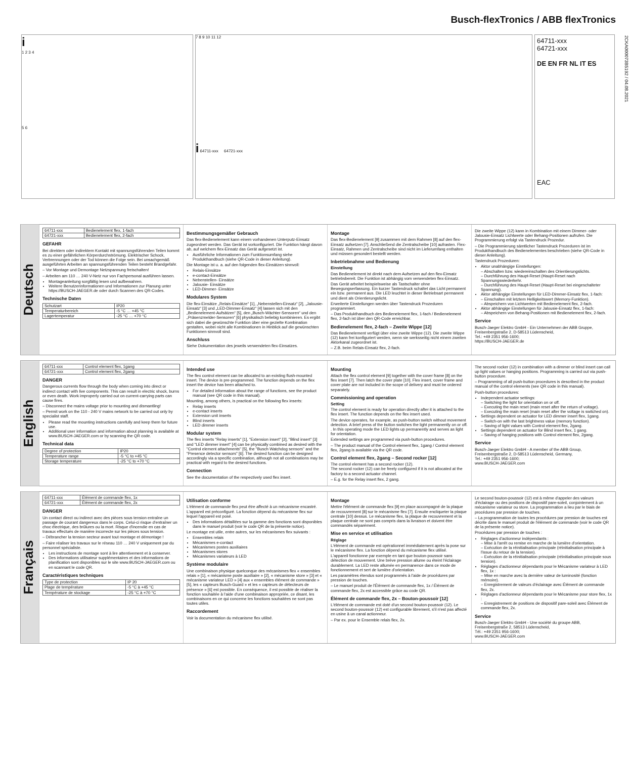Busch-flexTronics / ABB flexTronics
2CKA000073B5192 / 04.08.2021
i
1 2 3 4
5 6
7 8 9 10 11 12
i 64711-xxx 64721-xxx
64711-xxx
64721-xxx
DE EN FR NL IT ES
EAC
Deutsch
| 64711-xxx | Bedienelement flex, 1-fach |
| 64721-xxx | Bedienelement flex, 2-fach |
GEFAHR
Bei direktem oder indirektem Kontakt mit spannungsführenden Teilen kommt es zu einer gefährlichen Körperdurchströmung. Elektrischer Schock, Verbrennungen oder der Tod können die Folge sein. Bei unsachgemäß ausgeführten Arbeiten an spannungsführenden Teilen besteht Brandgefahr.
– Vor Montage und Demontage Netzspannung freischalten!
– Arbeiten am 110 … 240 V-Netz nur von Fachpersonal ausführen lassen.
Montageanleitung sorgfältig lesen und aufbewahren.
Weitere Benutzerinformationen und Informationen zur Planung unter https://BUSCH-JAEGER.de oder durch Scannen des QR-Codes.
Technische Daten
| Schutzart | IP20 |
| Temperaturbereich | -5 °C … +45 °C |
| Lagertemperatur | -25 °C … +70 °C |
Bestimmungsgemäßer Gebrauch
Das flex-Bedienelement kann einem vorhandenen Unterputz-Einsatz zugeordnet werden. Das Gerät ist vorkonfiguriert. Die Funktion hängt davon ab, auf welchem flex-Einsatz das Gerät aufgesetzt ist.
Ausführliche Informationen zum Funktionsumfang siehe Produkthandbuch (siehe QR-Code in dieser Anleitung).
Die Montage ist u. a. auf den folgenden flex-Einsätzen sinnvoll:
Relais-Einsätze
e-contact-Einsätze
Nebenstellen- Einsätze
Jalousie- Einsätze
LED-Dimmer- Einsätze
Modulares System
Die flex-Einsätze „Relais-Einsätze“ [1], „Nebenstellen-Einsatz“ [2], „Jalousie-Einsatz“ [3] und „LED-Dimmer-Einsatz“ [4] lassen sich mit den „Bedienelement-Aufsätzen“ [5], den „Busch-Wächter-Sensoren“ und den „Präsenzmelder-Sensoren“ [6] physikalisch beliebig kombinieren. Es ergibt sich dabei die gewünschte Funktion über eine gezielte Kombination gestalten, wobei nicht alle Kombinationen in Hinblick auf die gewünschten Funktionen sinnvoll sind.
Anschluss
Siehe Dokumentation des jeweils verwendeten flex-Einsatzes.
Montage
Das flex-Bedienelement [9] zusammen mit dem Rahmen [8] auf den flex-Einsatz aufsetzen [7]. Anschließend die Zentralscheibe [10] aufrasten. Flex-Einsatz, Rahmen und Zentralscheibe sind nicht im Lieferumfang enthalten und müssen gesondert bestellt werden.
Inbetriebnahme und Bedienung
Einstellung
Das Bedienelement ist direkt nach dem Aufsetzen auf den flex-Einsatz betriebsbereit. Die Funktion ist abhängig vom verwendeten flex-Einsatz.
Das Gerät arbeitet beispielsweise als Tastschalter ohne Bewegungserfassung. Ein kurzer Tastendruck schaltet das Licht permanent ein bzw. permanent aus. Die LED leuchtet in dieser Betriebsart permanent und dient als Orientierungslicht.
Erweiterte Einstellungen werden über Tastendruck Prozeduren programmiert.
– Das Produkthandbuch des Bedienelement flex, 1-fach / Bedienelement flex, 2-fach ist über den QR-Code erreichbar.
Bedienelement flex, 2-fach – Zweite Wippe [12]
Das Bedienelement verfügt über eine zweite Wippe (12). Die zweite Wippe (12) kann frei konfiguriert werden, wenn sie werksseitig nicht einem zweiten Aktorkanal zugeordnet ist.
– Z.B. beim Relais-Einsatz flex, 2-fach.
Die zweite Wippe (12) kann in Kombination mit einem Dimmer- oder Jalousie-Einsatz Lichtwerte oder Behang-Positionen aufrufen. Die Programmierung erfolgt via Tastendruck Prozedur.
– Die Programmierung sämtlicher Tastendruck Prozeduren ist im Produkthandbuch des Bedienelementes beschrieben (siehe QR-Code in dieser Anleitung).
Tastendruck Prozeduren:
Aktor unabhängige Einstellungen:
– Abschalten bzw. wiedereinschalten des Orientierungslichts.
– Durchführung des Haupt-Reset (Haupt-Reset nach Spannungswiederkehr.
– Durchführung des Haupt-Reset (Haupt-Reset bei eingeschalteter Spannung).
Aktor abhängige Einstellungen für LED-Dimmer-Einsatz flex, 1-fach:
– Einschalten mit letztem Helligkeitswert (Memory-Funktion).
– Abspeichern von Lichtwerten mit Bedienelement flex, 2-fach.
Aktor abhängige Einstellungen für Jalousie-Einsatz flex, 1-fach:
– Abspeichern von Behang-Positionen mit Bedienelement flex, 2-fach.
Service
Busch-Jaeger Elektro GmbH - Ein Unternehmen der ABB Gruppe, Freisenbergstraße 2, D-58513 Lüdenscheid,
Tel.: +49 2351 956-1600;
https://BUSCH-JAEGER.de
English
| 64711-xxx | Control element flex, 1gang |
| 64721-xxx | Control element flex, 2gang |
DANGER
Dangerous currents flow through the body when coming into direct or indirect contact with live components. This can result in electric shock, burns or even death. Work improperly carried out on current-carrying parts can cause fires.
– Disconnect the mains voltage prior to mounting and dismantling!
– Permit work on the 110 - 240 V mains network to be carried out only by specialist staff.
Please read the mounting instructions carefully and keep them for future use.
Additional user information and information about planning is available at www.BUSCH-JAEGER.com or by scanning the QR code.
Technical data
| Degree of protection | IP20 |
| Temperature range | -5 °C to +45 °C |
| Storage temperature | -25 °C to +70 °C |
Intended use
The flex control element can be allocated to an existing flush-mounted insert. The device is pre-programmed. The function depends on the flex insert the device has been attached to.
For detailed information about the range of functions, see the product manual (see QR code in this manual).
Mounting, among others, is practical on the following flex inserts:
Relay inserts
e-contact inserts
Extension unit inserts
Blind inserts
LED dimmer inserts
Modular system
The flex inserts "Relay inserts" [1], "Extension insert" [2], "Blind insert" [3] and "LED dimmer insert" [4] can be physically combined as desired with the "Control element attachments" [5], the "Busch Watchdog sensors" and the "Presence detector sensors" [6]. The desired function can be designed accordingly via a specific combination, although not all combinations may be practical with regard to the desired functions.
Connection
See the documentation of the respectively used flex insert.
Mounting
Attach the flex control element [9] together with the cover frame [8] on the flex insert [7]. Then latch the cover plate [10]. Flex insert, cover frame and cover plate are not included in the scope of delivery and must be ordered separately.
Commissioning and operation
Setting
The control element is ready for operation directly after it is attached to the flex insert. The function depends on the flex insert used.
The device operates, for example, as push-button switch without movement detection. A brief press of the button switches the light permanently on or off. . In this operating mode the LED lights up permanently and serves as light for orientation.
Extended settings are programmed via push-button procedures.
– The product manual of the Control element flex, 1gang / Control element flex, 2gang is available via the QR code.
Control element flex, 2gang – Second rocker [12]
The control element has a second rocker (12).
The second rocker (12) can be freely configured if it is not allocated at the factory to a second actuator channel.
– E.g. for the Relay insert flex, 2 gang.
The second rocker (12) in combination with a dimmer or blind insert can call up light values or hanging positions. Programming is carried out via push-button procedure.
– Programming of all push-button procedures is described in the product manual of the control elements (see QR code in this manual).
Push-button procedures:
Independent actuator settings:
– Switching the light for orientation on or off.
– Executing the main reset (main reset after the return of voltage).
– Executing the main reset (main reset after the voltage is switched on).
Settings dependent on actuator for LED dimmer insert flex, 1gang.
– Switch-on with the last brightness value (memory function).
– Saving of light values with Control element flex, 2gang.
Settings dependent on actuator for Blind insert flex, 1 gang.
– Saving of hanging positions with Control element flex, 2gang.
Service
Busch-Jaeger Elektro GmbH - A member of the ABB Group, Freisenbergstraße 2, D-58513 Lüdenscheid, Germany,
Tel.: +49 2351 956-1600;
www.BUSCH-JAEGER.com
Français
| 64711-xxx | Élément de commande flex, 1x |
| 64721-xxx | Élément de commande flex, 2x |
DANGER
Un contact direct ou indirect avec des pièces sous tension entraîne un passage de courant dangereux dans le corps. Celui-ci risque d'entraîner un choc électrique, des brûlures ou la mort. Risque d'incendie en cas de travaux effectués de manière incorrecte sur les pièces sous tension.
– Débrancher la tension secteur avant tout montage et démontage !
– Faire réaliser les travaux sur le réseau 110 … 240 V uniquement par du personnel spécialiste.
Les instructions de montage sont à lire attentivement et à conserver.
Des informations utilisateur supplémentaires et des informations de planification sont disponibles sur le site www.BUSCH-JAEGER.com ou en scannant le code QR.
Caractéristiques techniques
| Type de protection | IP 20 |
| Plage de température | -5 °C à +45 °C |
| Température de stockage | -25 °C à +70 °C |
Utilisation conforme
L'élément de commande flex peut être affecté à un mécanisme encastré. L'appareil est préconfiguré. La fonction dépend du mécanisme flex sur lequel l'appareil est posé.
Des informations détaillées sur la gamme des fonctions sont disponibles dans le manuel produit (voir le code QR de la présente notice).
Le montage est utile, entre autres, sur les mécanismes flex suivants :
Ensembles relais
Mécanismes e-contact
Mécanismes postes auxiliaires
Mécanismes stores
Mécanismes variateurs à LED
Système modulaire
Une combinaison physique quelconque des mécanismes flex « ensembles relais » [1], « mécanisme poste auxiliaire » [2], « mécanisme store » [3] et « mécanisme variateur LED » [4] aux « ensembles élément de commande » [5], les « capteurs Busch-Guard » et les « capteurs de détecteurs de présence » [6] est possible. En conséquence, il est possible de réaliser la fonction souhaitée à l'aide d'une combinaison appropriée, ce disant, les combinaisons en ce qui concerne les fonctions souhaitées ne sont pas toutes utiles.
Raccordement
Voir la documentation du mécanisme flex utilisé.
Montage
Mettre l'élément de commande flex [9] en place accompagné de la plaque de recouvrement [8] sur le mécanisme flex [7]. Ensuite encliqueter la plaque centrale [10] dessus. Le mécanisme flex, la plaque de recouvrement et la plaque centrale ne sont pas compris dans la livraison et doivent être commandés séparément.
Mise en service et utilisation
Réglage
L'élément de commande est opérationnel immédiatement après la pose sur le mécanisme flex. La fonction dépend du mécanisme flex utilisé.
L'appareil fonctionne par exemple en tant que bouton-poussoir sans détection de mouvement. Une brève pression allume ou éteint l'éclairage durablement. La LED reste allumée en permanence dans ce mode de fonctionnement et sert de lumière d'orientation.
Les paramètres étendus sont programmés à l'aide de procédures par pression de touches.
– Le manuel produit de l'Élément de commande flex, 1x / Élément de commande flex, 2x est accessible grâce au code QR.
Élément de commande flex, 2x – Bouton-poussoir [12]
L'élément de commande est doté d'un second bouton-poussoir (12). Le second bouton-poussoir (12) est configurable librement, s'il n'est pas affecté en usine à un canal actionneur.
– Par ex. pour le Ensemble relais flex, 2x.
Le second bouton-poussoir (12) est à même d'appeler des valeurs d'éclairage ou des positions de dispositif pare-soleil, conjointement à un mécanisme variateur ou store. La programmation a lieu par le biais de procédures par pression de touches.
– La programmation de toutes les procédures par pression de touches est décrite dans le manuel produit de l'élément de commande (voir le code QR de la présente notice).
Procédures par pression de touches :
Réglages d'actionneur indépendants :
– Mise à l'arrêt ou remise en marche de la lumière d'orientation.
– Exécution de la réinitialisation principale (réinitialisation principale à l'issue du retour de la tension).
– Exécution de la réinitialisation principale (réinitialisation principale sous tension).
Réglages d'actionneur dépendants pour le Mécanisme variateur à LED flex, 1x :
– Mise en marche avec la dernière valeur de luminosité (fonction mémoire).
– Enregistrement de valeurs d'éclairage avec Élément de commande flex, 2x.
Réglages d'actionneur dépendants pour le Mécanisme pour store flex, 1x :
– Enregistrement de positions de dispositif pare-soleil avec Élément de commande flex, 2x.
Service
Busch-Jaeger Elektro GmbH - Une société du groupe ABB, Freisenbergstraße 2, 58513 Lüdenscheid,
Tél.: +49 2351 956-1600;
www.BUSCH-JAEGER.com